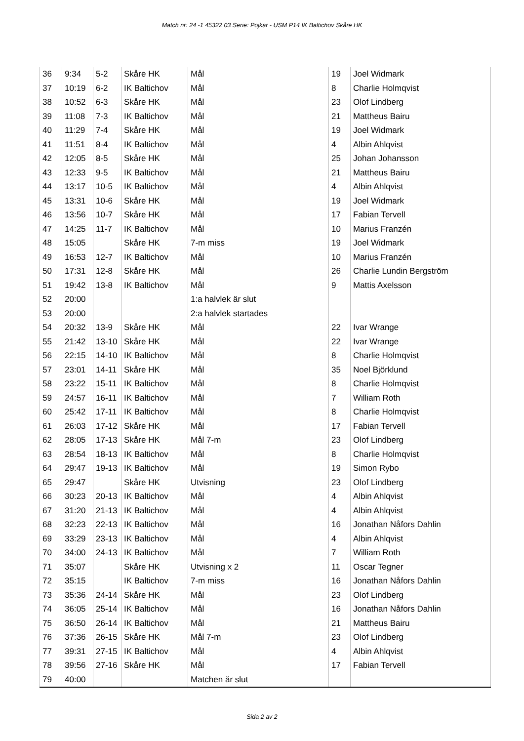Match nr: 24 -1 45322 03 Serie: Pojkar - USM P14 IK Baltichov Skåre HK
| 36 | 9:34 | 5-2 | Skåre HK | Mål | 19 | Joel Widmark |
| 37 | 10:19 | 6-2 | IK Baltichov | Mål | 8 | Charlie Holmqvist |
| 38 | 10:52 | 6-3 | Skåre HK | Mål | 23 | Olof Lindberg |
| 39 | 11:08 | 7-3 | IK Baltichov | Mål | 21 | Mattheus Bairu |
| 40 | 11:29 | 7-4 | Skåre HK | Mål | 19 | Joel Widmark |
| 41 | 11:51 | 8-4 | IK Baltichov | Mål | 4 | Albin Ahlqvist |
| 42 | 12:05 | 8-5 | Skåre HK | Mål | 25 | Johan Johansson |
| 43 | 12:33 | 9-5 | IK Baltichov | Mål | 21 | Mattheus Bairu |
| 44 | 13:17 | 10-5 | IK Baltichov | Mål | 4 | Albin Ahlqvist |
| 45 | 13:31 | 10-6 | Skåre HK | Mål | 19 | Joel Widmark |
| 46 | 13:56 | 10-7 | Skåre HK | Mål | 17 | Fabian Tervell |
| 47 | 14:25 | 11-7 | IK Baltichov | Mål | 10 | Marius Franzén |
| 48 | 15:05 | | Skåre HK | 7-m miss | 19 | Joel Widmark |
| 49 | 16:53 | 12-7 | IK Baltichov | Mål | 10 | Marius Franzén |
| 50 | 17:31 | 12-8 | Skåre HK | Mål | 26 | Charlie Lundin Bergström |
| 51 | 19:42 | 13-8 | IK Baltichov | Mål | 9 | Mattis Axelsson |
| 52 | 20:00 | | | 1:a halvlek är slut | | |
| 53 | 20:00 | | | 2:a halvlek startades | | |
| 54 | 20:32 | 13-9 | Skåre HK | Mål | 22 | Ivar Wrange |
| 55 | 21:42 | 13-10 | Skåre HK | Mål | 22 | Ivar Wrange |
| 56 | 22:15 | 14-10 | IK Baltichov | Mål | 8 | Charlie Holmqvist |
| 57 | 23:01 | 14-11 | Skåre HK | Mål | 35 | Noel Björklund |
| 58 | 23:22 | 15-11 | IK Baltichov | Mål | 8 | Charlie Holmqvist |
| 59 | 24:57 | 16-11 | IK Baltichov | Mål | 7 | William Roth |
| 60 | 25:42 | 17-11 | IK Baltichov | Mål | 8 | Charlie Holmqvist |
| 61 | 26:03 | 17-12 | Skåre HK | Mål | 17 | Fabian Tervell |
| 62 | 28:05 | 17-13 | Skåre HK | Mål 7-m | 23 | Olof Lindberg |
| 63 | 28:54 | 18-13 | IK Baltichov | Mål | 8 | Charlie Holmqvist |
| 64 | 29:47 | 19-13 | IK Baltichov | Mål | 19 | Simon Rybo |
| 65 | 29:47 | | Skåre HK | Utvisning | 23 | Olof Lindberg |
| 66 | 30:23 | 20-13 | IK Baltichov | Mål | 4 | Albin Ahlqvist |
| 67 | 31:20 | 21-13 | IK Baltichov | Mål | 4 | Albin Ahlqvist |
| 68 | 32:23 | 22-13 | IK Baltichov | Mål | 16 | Jonathan Nåfors Dahlin |
| 69 | 33:29 | 23-13 | IK Baltichov | Mål | 4 | Albin Ahlqvist |
| 70 | 34:00 | 24-13 | IK Baltichov | Mål | 7 | William Roth |
| 71 | 35:07 | | Skåre HK | Utvisning x 2 | 11 | Oscar Tegner |
| 72 | 35:15 | | IK Baltichov | 7-m miss | 16 | Jonathan Nåfors Dahlin |
| 73 | 35:36 | 24-14 | Skåre HK | Mål | 23 | Olof Lindberg |
| 74 | 36:05 | 25-14 | IK Baltichov | Mål | 16 | Jonathan Nåfors Dahlin |
| 75 | 36:50 | 26-14 | IK Baltichov | Mål | 21 | Mattheus Bairu |
| 76 | 37:36 | 26-15 | Skåre HK | Mål 7-m | 23 | Olof Lindberg |
| 77 | 39:31 | 27-15 | IK Baltichov | Mål | 4 | Albin Ahlqvist |
| 78 | 39:56 | 27-16 | Skåre HK | Mål | 17 | Fabian Tervell |
| 79 | 40:00 | | | Matchen är slut | | |
Sida 2 av 2